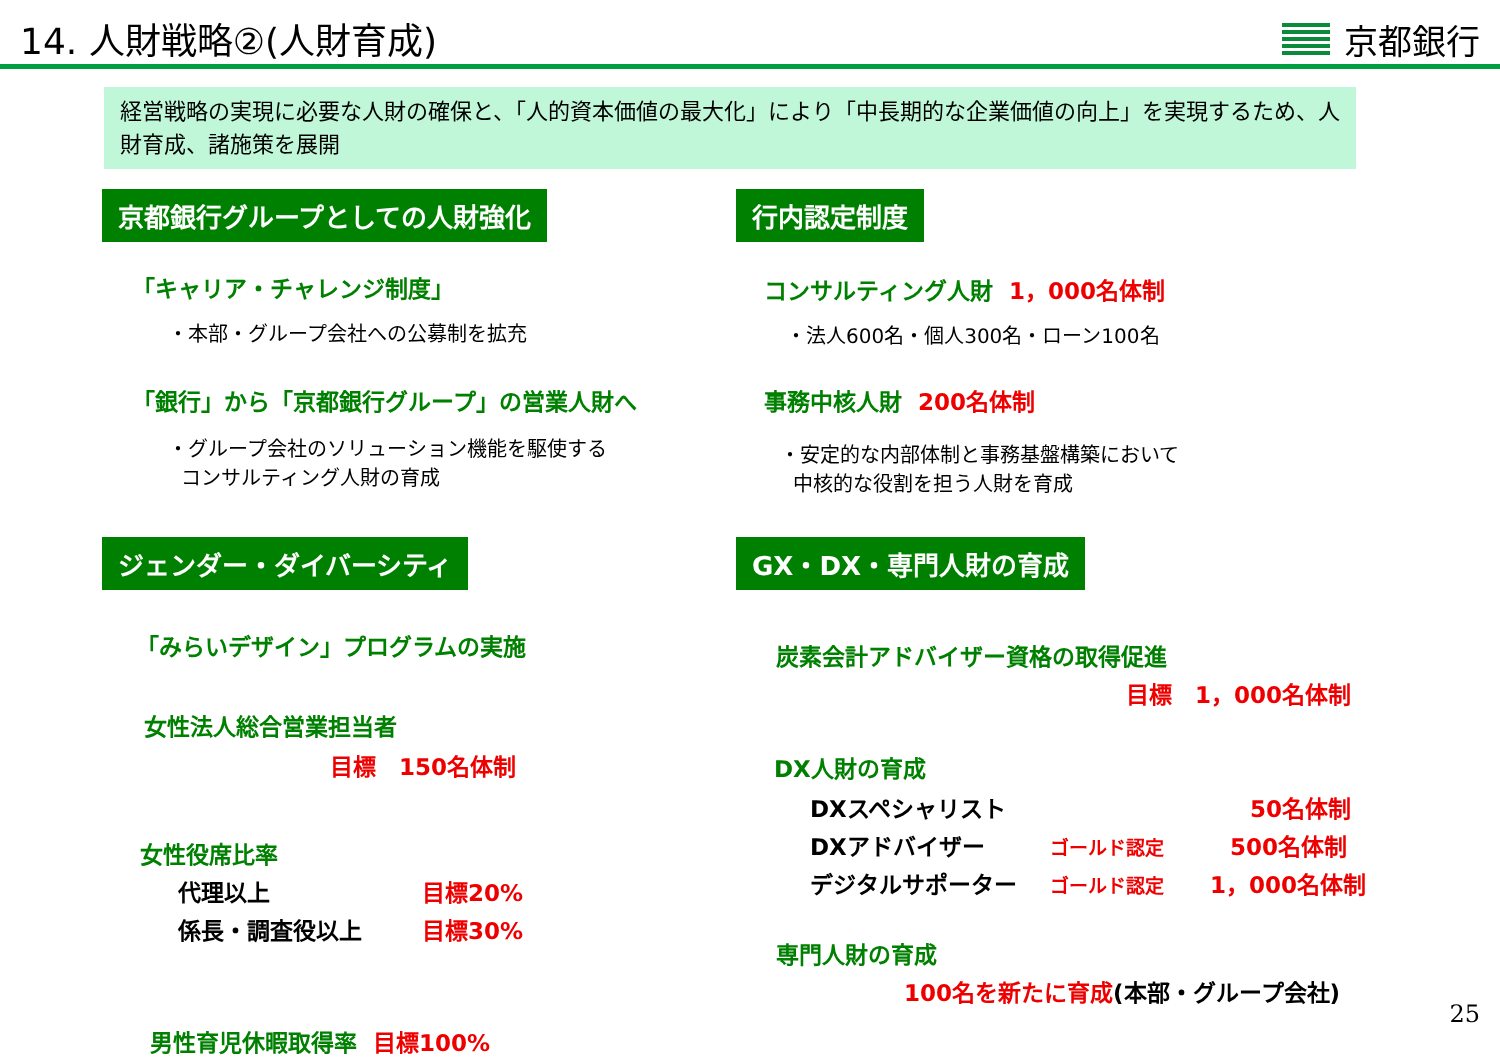14. 人財戦略②(人財育成)
京都銀行
経営戦略の実現に必要な人財の確保と、「人的資本価値の最大化」により「中長期的な企業価値の向上」を実現するため、人財育成、諸施策を展開
京都銀行グループとしての人財強化
「キャリア・チャレンジ制度」
・本部・グループ会社への公募制を拡充
「銀行」から「京都銀行グループ」の営業人財へ
・グループ会社のソリューション機能を駆使する
コンサルティング人財の育成
ジェンダー・ダイバーシティ
「みらいデザイン」プログラムの実施
女性法人総合営業担当者
目標　150名体制
女性役席比率
代理以上 目標20%
係長・調査役以上 目標30%
男性育児休暇取得率　目標100%
行内認定制度
コンサルティング人財　1，000名体制
・法人600名・個人300名・ローン100名
事務中核人財　200名体制
・安定的な内部体制と事務基盤構築において
中核的な役割を担う人財を育成
GX・DX・専門人財の育成
炭素会計アドバイザー資格の取得促進
目標　1，000名体制
DX人財の育成
DXスペシャリスト 50名体制
DXアドバイザー ゴールド認定 500名体制
デジタルサポーター ゴールド認定 1，000名体制
専門人財の育成
100名を新たに育成(本部・グループ会社)
25